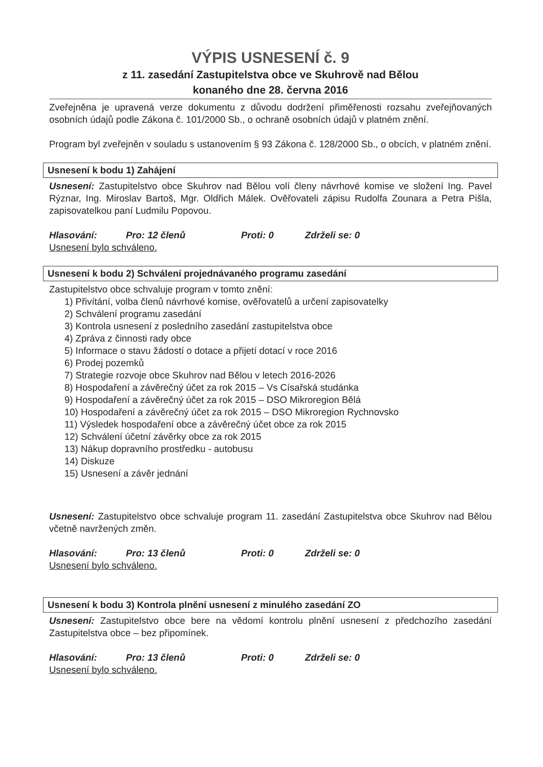VÝPIS USNESENÍ č. 9
z 11. zasedání Zastupitelstva obce ve Skuhrově nad Bělou
konaného dne 28. června 2016
Zveřejněna je upravená verze dokumentu z důvodu dodržení přiměřenosti rozsahu zveřejňovaných osobních údajů podle Zákona č. 101/2000 Sb., o ochraně osobních údajů v platném znění.
Program byl zveřejněn v souladu s ustanovením § 93 Zákona č. 128/2000 Sb., o obcích, v platném znění.
Usnesení k bodu 1) Zahájení
Usnesení: Zastupitelstvo obce Skuhrov nad Bělou volí členy návrhové komise ve složení Ing. Pavel Rýznar, Ing. Miroslav Bartoš, Mgr. Oldřich Málek. Ověřovateli zápisu Rudolfa Zounara a Petra Pišla, zapisovatelkou paní Ludmilu Popovou.
Hlasování: Pro: 12 členů Proti: 0 Zdrželi se: 0
Usnesení bylo schváleno.
Usnesení k bodu 2) Schválení projednávaného programu zasedání
Zastupitelstvo obce schvaluje program v tomto znění:
1) Přivítání, volba členů návrhové komise, ověřovatelů a určení zapisovatelky
2) Schválení programu zasedání
3) Kontrola usnesení z posledního zasedání zastupitelstva obce
4) Zpráva z činnosti rady obce
5) Informace o stavu žádostí o dotace a přijetí dotací v roce 2016
6) Prodej pozemků
7) Strategie rozvoje obce Skuhrov nad Bělou v letech 2016-2026
8) Hospodaření a závěrečný účet za rok 2015 – Vs Císařská studánka
9) Hospodaření a závěrečný účet za rok 2015 – DSO Mikroregion Bělá
10) Hospodaření a závěrečný účet za rok 2015 – DSO Mikroregion Rychnovsko
11) Výsledek hospodaření obce a závěrečný účet obce za rok 2015
12) Schválení účetní závěrky obce za rok 2015
13) Nákup dopravního prostředku - autobusu
14) Diskuze
15) Usnesení a závěr jednání
Usnesení: Zastupitelstvo obce schvaluje program 11. zasedání Zastupitelstva obce Skuhrov nad Bělou včetně navržených změn.
Hlasování: Pro: 13 členů Proti: 0 Zdrželi se: 0
Usnesení bylo schváleno.
Usnesení k bodu 3) Kontrola plnění usnesení z minulého zasedání ZO
Usnesení: Zastupitelstvo obce bere na vědomí kontrolu plnění usnesení z předchozího zasedání Zastupitelstva obce – bez připomínek.
Hlasování: Pro: 13 členů Proti: 0 Zdrželi se: 0
Usnesení bylo schváleno.